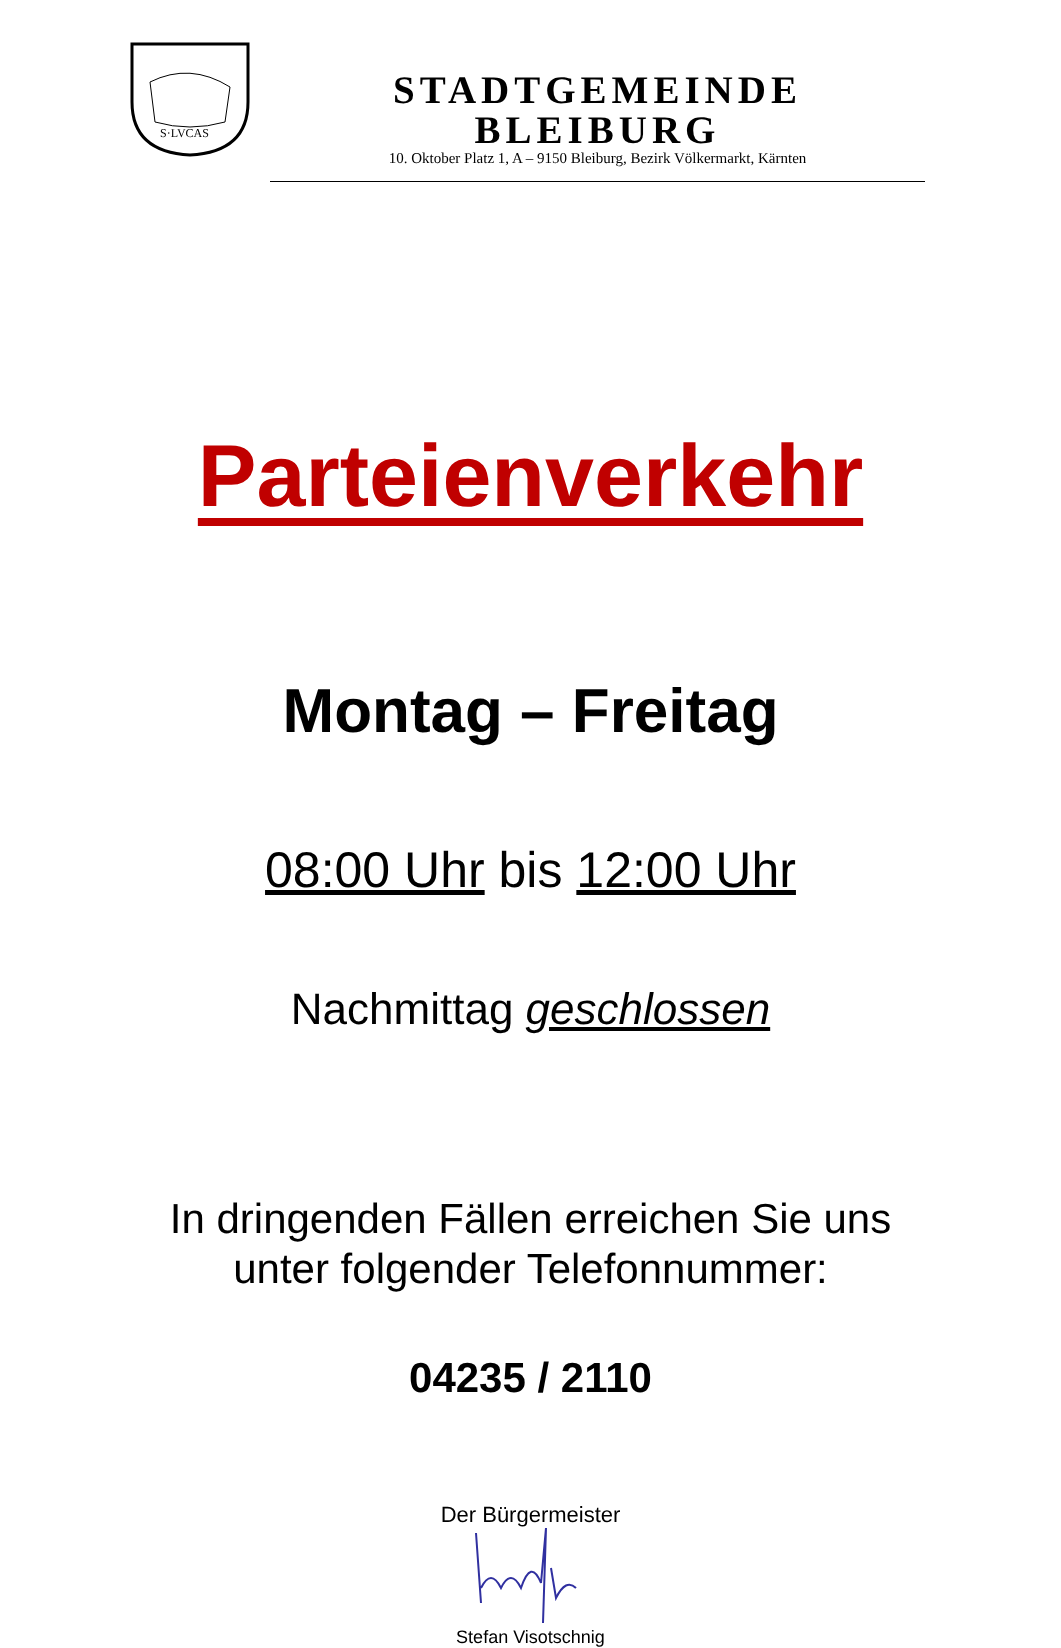S·LVCAS
STADTGEMEINDE BLEIBURG
10. Oktober Platz 1, A – 9150 Bleiburg, Bezirk Völkermarkt, Kärnten
Parteienverkehr
Montag – Freitag
08:00 Uhr bis 12:00 Uhr
Nachmittag geschlossen
In dringenden Fällen erreichen Sie uns
unter folgender Telefonnummer:
04235 / 2110
Der Bürgermeister
Stefan Visotschnig